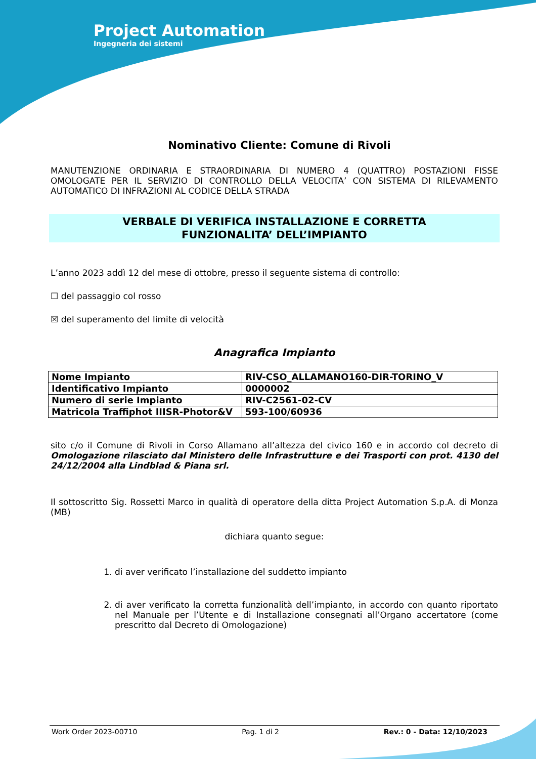Project Automation
Ingegneria dei sistemi
Nominativo Cliente: Comune di Rivoli
MANUTENZIONE ORDINARIA E STRAORDINARIA DI NUMERO 4 (QUATTRO) POSTAZIONI FISSE OMOLOGATE PER IL SERVIZIO DI CONTROLLO DELLA VELOCITA’ CON SISTEMA DI RILEVAMENTO AUTOMATICO DI INFRAZIONI AL CODICE DELLA STRADA
VERBALE DI VERIFICA INSTALLAZIONE E CORRETTA
FUNZIONALITA’ DELL’IMPIANTO
L’anno 2023 addì 12 del mese di ottobre, presso il seguente sistema di controllo:
☐ del passaggio col rosso
☒ del superamento del limite di velocità
Anagrafica Impianto
| Nome Impianto | RIV-CSO_ALLAMANO160-DIR-TORINO_V |
| Identificativo Impianto | 0000002 |
| Numero di serie Impianto | RIV-C2561-02-CV |
| Matricola Traffiphot IIISR-Photor&V | 593-100/60936 |
sito c/o il Comune di Rivoli in Corso Allamano all’altezza del civico 160 e in accordo col decreto di Omologazione rilasciato dal Ministero delle Infrastrutture e dei Trasporti con prot. 4130 del 24/12/2004 alla Lindblad & Piana srl.
Il sottoscritto Sig. Rossetti Marco in qualità di operatore della ditta Project Automation S.p.A. di Monza (MB)
dichiara quanto segue:
1. di aver verificato l’installazione del suddetto impianto
2. di aver verificato la corretta funzionalità dell’impianto, in accordo con quanto riportato nel Manuale per l’Utente e di Installazione consegnati all’Organo accertatore (come prescritto dal Decreto di Omologazione)
Work Order 2023-00710 Pag. 1 di 2 Rev.: 0 - Data: 12/10/2023